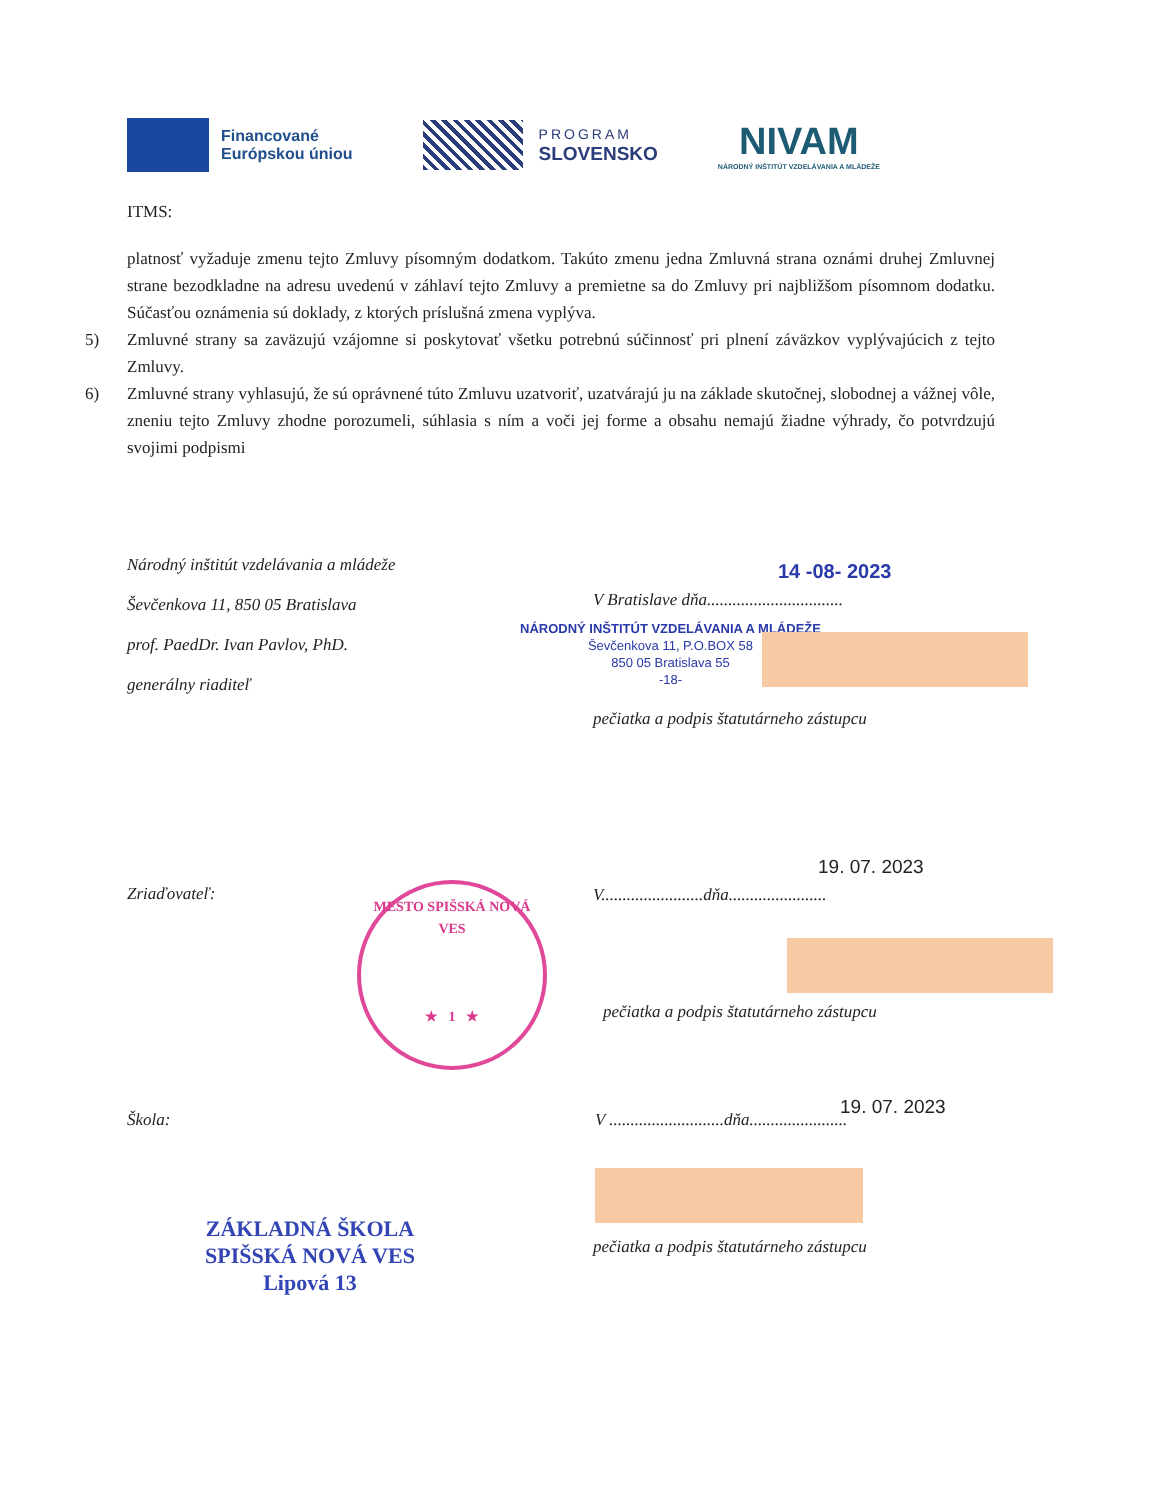Financované
Európskou úniou
PROGRAM
SLOVENSKO
NIVAM
NÁRODNÝ INŠTITÚT VZDELÁVANIA A MLÁDEŽE
ITMS:
platnosť vyžaduje zmenu tejto Zmluvy písomným dodatkom. Takúto zmenu jedna Zmluvná strana oznámi druhej Zmluvnej strane bezodkladne na adresu uvedenú v záhlaví tejto Zmluvy a premietne sa do Zmluvy pri najbližšom písomnom dodatku. Súčasťou oznámenia sú doklady, z ktorých príslušná zmena vyplýva.
5) Zmluvné strany sa zaväzujú vzájomne si poskytovať všetku potrebnú súčinnosť pri plnení záväzkov vyplývajúcich z tejto Zmluvy.
6) Zmluvné strany vyhlasujú, že sú oprávnené túto Zmluvu uzatvoriť, uzatvárajú ju na základe skutočnej, slobodnej a vážnej vôle, zneniu tejto Zmluvy zhodne porozumeli, súhlasia s ním a voči jej forme a obsahu nemajú žiadne výhrady, čo potvrdzujú svojimi podpismi
Národný inštitút vzdelávania a mládeže
Ševčenkova 11, 850 05 Bratislava
prof. PaedDr. Ivan Pavlov, PhD.
generálny riaditeľ
14 -08- 2023
V Bratislave dňa................................
NÁRODNÝ INŠTITÚT VZDELÁVANIA A MLÁDEŽE
Ševčenkova 11, P.O.BOX 58
850 05 Bratislava 55
-18-
pečiatka a podpis štatutárneho zástupcu
Zriaďovateľ:
MESTO SPIŠSKÁ NOVÁ VES
★ 1 ★
19. 07. 2023
V........................dňa.......................
pečiatka a podpis štatutárneho zástupcu
19. 07. 2023
Škola:
V ...........................dňa.......................
pečiatka a podpis štatutárneho zástupcu
ZÁKLADNÁ ŠKOLA
SPIŠSKÁ NOVÁ VES
Lipová 13